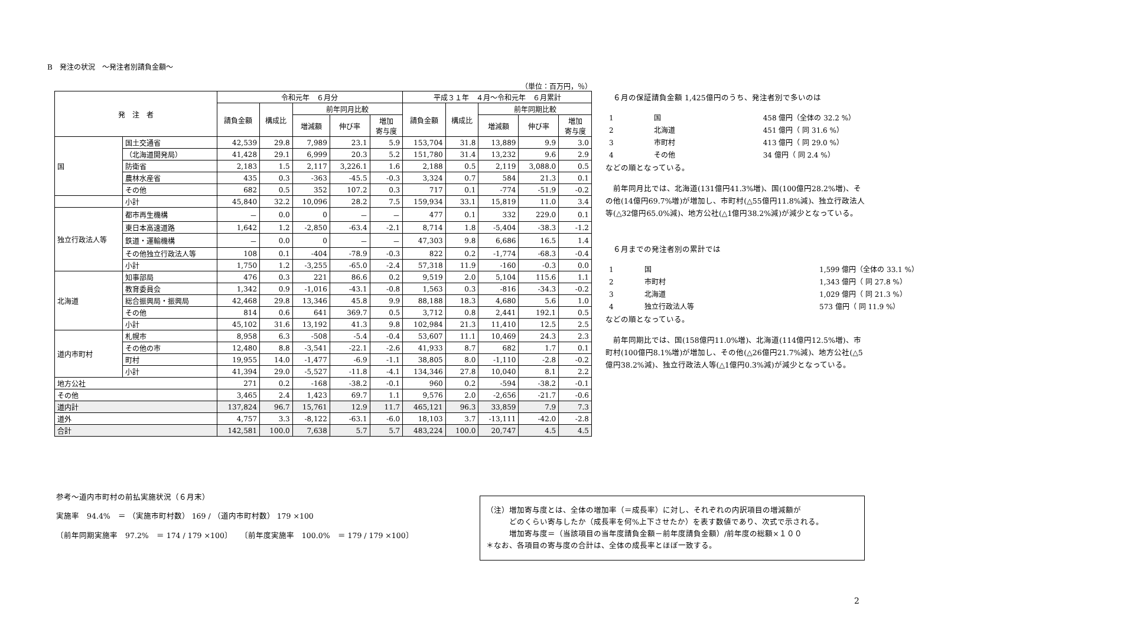B　発注の状況　～発注者別請負金額～
（単位：百万円，％）
| 発 注 者 | | 令和元年 ６月分 | | | | | 平成３１年 ４月～令和元年 ６月累計 | | | | |
| --- | --- | --- | --- | --- | --- | --- | --- | --- | --- | --- | --- |
| | | 請負金額 | 構成比 | 前年同月比較 | | | 請負金額 | 構成比 | 前年同期比較 | | |
| | | | | 増減額 | 伸び率 | 増加 寄与度 | | | 増減額 | 伸び率 | 増加 寄与度 |
| 国 | 国土交通省 | 42,539 | 29.8 | 7,989 | 23.1 | 5.9 | 153,704 | 31.8 | 13,889 | 9.9 | 3.0 |
| | （北海道開発局） | 41,428 | 29.1 | 6,999 | 20.3 | 5.2 | 151,780 | 31.4 | 13,232 | 9.6 | 2.9 |
| | 防衛省 | 2,183 | 1.5 | 2,117 | 3,226.1 | 1.6 | 2,188 | 0.5 | 2,119 | 3,088.0 | 0.5 |
| | 農林水産省 | 435 | 0.3 | -363 | -45.5 | -0.3 | 3,324 | 0.7 | 584 | 21.3 | 0.1 |
| | その他 | 682 | 0.5 | 352 | 107.2 | 0.3 | 717 | 0.1 | -774 | -51.9 | -0.2 |
| | 小計 | 45,840 | 32.2 | 10,096 | 28.2 | 7.5 | 159,934 | 33.1 | 15,819 | 11.0 | 3.4 |
| 独立行政法人等 | 都市再生機構 | － | 0.0 | 0 | － | － | 477 | 0.1 | 332 | 229.0 | 0.1 |
| | 東日本高速道路 | 1,642 | 1.2 | -2,850 | -63.4 | -2.1 | 8,714 | 1.8 | -5,404 | -38.3 | -1.2 |
| | 鉄道・運輸機構 | － | 0.0 | 0 | － | － | 47,303 | 9.8 | 6,686 | 16.5 | 1.4 |
| | その他独立行政法人等 | 108 | 0.1 | -404 | -78.9 | -0.3 | 822 | 0.2 | -1,774 | -68.3 | -0.4 |
| | 小計 | 1,750 | 1.2 | -3,255 | -65.0 | -2.4 | 57,318 | 11.9 | -160 | -0.3 | 0.0 |
| 北海道 | 知事部局 | 476 | 0.3 | 221 | 86.6 | 0.2 | 9,519 | 2.0 | 5,104 | 115.6 | 1.1 |
| | 教育委員会 | 1,342 | 0.9 | -1,016 | -43.1 | -0.8 | 1,563 | 0.3 | -816 | -34.3 | -0.2 |
| | 総合振興局・振興局 | 42,468 | 29.8 | 13,346 | 45.8 | 9.9 | 88,188 | 18.3 | 4,680 | 5.6 | 1.0 |
| | その他 | 814 | 0.6 | 641 | 369.7 | 0.5 | 3,712 | 0.8 | 2,441 | 192.1 | 0.5 |
| | 小計 | 45,102 | 31.6 | 13,192 | 41.3 | 9.8 | 102,984 | 21.3 | 11,410 | 12.5 | 2.5 |
| 道内市町村 | 札幌市 | 8,958 | 6.3 | -508 | -5.4 | -0.4 | 53,607 | 11.1 | 10,469 | 24.3 | 2.3 |
| | その他の市 | 12,480 | 8.8 | -3,541 | -22.1 | -2.6 | 41,933 | 8.7 | 682 | 1.7 | 0.1 |
| | 町村 | 19,955 | 14.0 | -1,477 | -6.9 | -1.1 | 38,805 | 8.0 | -1,110 | -2.8 | -0.2 |
| | 小計 | 41,394 | 29.0 | -5,527 | -11.8 | -4.1 | 134,346 | 27.8 | 10,040 | 8.1 | 2.2 |
| 地方公社 | | 271 | 0.2 | -168 | -38.2 | -0.1 | 960 | 0.2 | -594 | -38.2 | -0.1 |
| その他 | | 3,465 | 2.4 | 1,423 | 69.7 | 1.1 | 9,576 | 2.0 | -2,656 | -21.7 | -0.6 |
| 道内計 | | 137,824 | 96.7 | 15,761 | 12.9 | 11.7 | 465,121 | 96.3 | 33,859 | 7.9 | 7.3 |
| 道外 | | 4,757 | 3.3 | -8,122 | -63.1 | -6.0 | 18,103 | 3.7 | -13,111 | -42.0 | -2.8 |
| 合計 | | 142,581 | 100.0 | 7,638 | 5.7 | 5.7 | 483,224 | 100.0 | 20,747 | 4.5 | 4.5 |
　６月の保証請負金額 1,425億円のうち、発注者別で多いのは
| 1 | 国 | 458 億円（全体の 32.2 %） |
| 2 | 北海道 | 451 億円（ 同 31.6 %） |
| 3 | 市町村 | 413 億円（ 同 29.0 %） |
| 4 | その他 | 34 億円（ 同 2.4 %） |
などの順となっている。
　前年同月比では、北海道(131億円41.3%増)、国(100億円28.2%増)、その他(14億円69.7%増)が増加し、市町村(△55億円11.8%減)、独立行政法人等(△32億円65.0%減)、地方公社(△1億円38.2%減)が減少となっている。
　６月までの発注者別の累計では
| 1 | 国 | 1,599 億円（全体の 33.1 %） |
| 2 | 市町村 | 1,343 億円（ 同 27.8 %） |
| 3 | 北海道 | 1,029 億円（ 同 21.3 %） |
| 4 | 独立行政法人等 | 573 億円（ 同 11.9 %） |
などの順となっている。
　前年同期比では、国(158億円11.0%増)、北海道(114億円12.5%増)、市町村(100億円8.1%増)が増加し、その他(△26億円21.7%減)、地方公社(△5億円38.2%減)、独立行政法人等(△1億円0.3%減)が減少となっている。
参考～道内市町村の前払実施状況（６月末）
実施率　94.4%　＝ （実施市町村数） 169 / （道内市町村数） 179 ×100
〔前年同期実施率　97.2%　＝ 174 / 179 ×100〕　　〔前年度実施率　100.0%　＝ 179 / 179 ×100〕
（注）増加寄与度とは、全体の増加率（＝成長率）に対し、それぞれの内訳項目の増減額が
　　　どのくらい寄与したか（成長率を何%上下させたか）を表す数値であり、次式で示される。
　　　増加寄与度＝（当該項目の当年度請負金額－前年度請負金額）/前年度の総額×１００
＊なお、各項目の寄与度の合計は、全体の成長率とほぼ一致する。
2